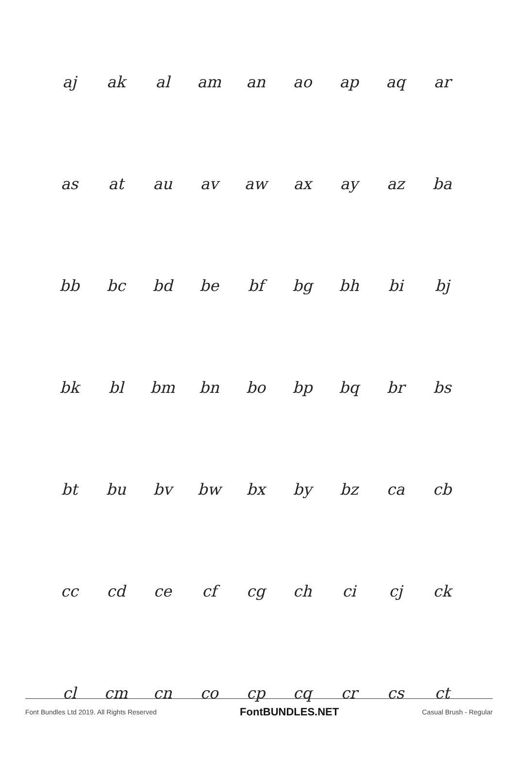| aj | ak | al | am | an | ao | ap | aq | ar |
| as | at | au | av | aw | ax | ay | az | ba |
| bb | bc | bd | be | bf | bg | bh | bi | bj |
| bk | bl | bm | bn | bo | bp | bq | br | bs |
| bt | bu | bv | bw | bx | by | bz | ca | cb |
| cc | cd | ce | cf | cg | ch | ci | cj | ck |
| cl | cm | cn | co | cp | cq | cr | cs | ct |
Font Bundles Ltd 2019. All Rights Reserved FontBUNDLES.NET Casual Brush - Regular